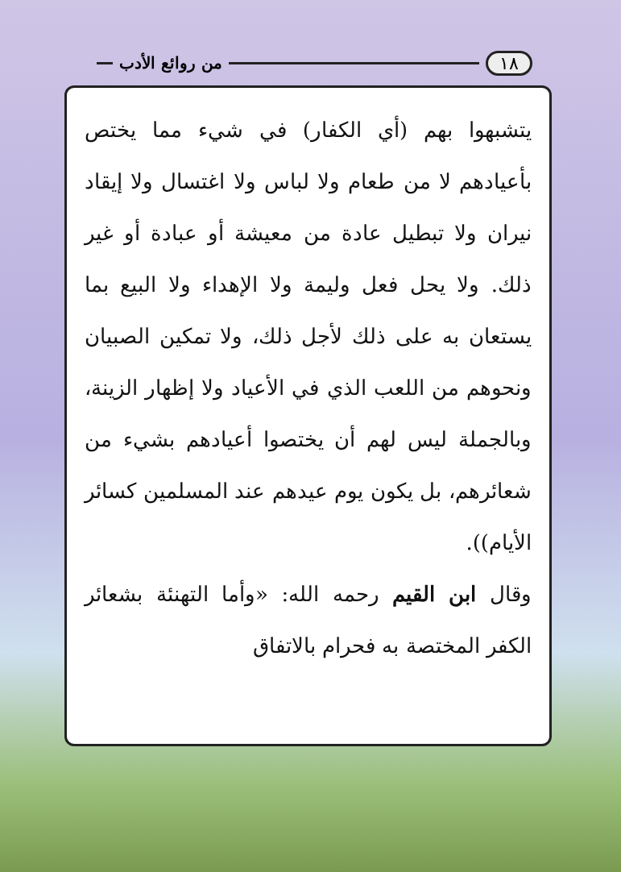١٨ من روائع الأدب
يتشبهوا بهم (أي الكفار) في شيء مما يختص بأعيادهم لا من طعام ولا لباس ولا اغتسال ولا إيقاد نيران ولا تبطيل عادة من معيشة أو عبادة أو غير ذلك. ولا يحل فعل وليمة ولا الإهداء ولا البيع بما يستعان به على ذلك لأجل ذلك، ولا تمكين الصبيان ونحوهم من اللعب الذي في الأعياد ولا إظهار الزينة، وبالجملة ليس لهم أن يختصوا أعيادهم بشيء من شعائرهم، بل يكون يوم عيدهم عند المسلمين كسائر الأيام)).
وقال ابن القيم رحمه الله: «وأما التهنئة بشعائر الكفر المختصة به فحرام بالاتفاق